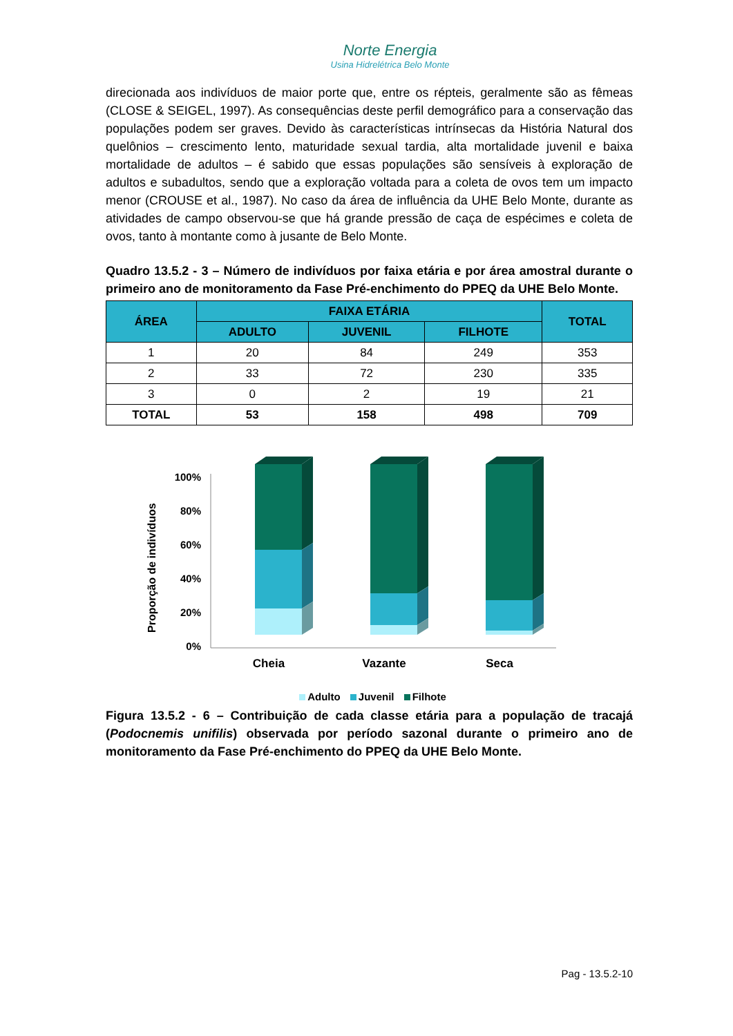Norte Energia
Usina Hidrelétrica Belo Monte
direcionada aos indivíduos de maior porte que, entre os répteis, geralmente são as fêmeas (CLOSE & SEIGEL, 1997). As consequências deste perfil demográfico para a conservação das populações podem ser graves. Devido às características intrínsecas da História Natural dos quelônios – crescimento lento, maturidade sexual tardia, alta mortalidade juvenil e baixa mortalidade de adultos – é sabido que essas populações são sensíveis à exploração de adultos e subadultos, sendo que a exploração voltada para a coleta de ovos tem um impacto menor (CROUSE et al., 1987). No caso da área de influência da UHE Belo Monte, durante as atividades de campo observou-se que há grande pressão de caça de espécimes e coleta de ovos, tanto à montante como à jusante de Belo Monte.
Quadro 13.5.2 - 3 – Número de indivíduos por faixa etária e por área amostral durante o primeiro ano de monitoramento da Fase Pré-enchimento do PPEQ da UHE Belo Monte.
| ÁREA | FAIXA ETÁRIA | | | TOTAL |
| --- | --- | --- | --- | --- |
| | ADULTO | JUVENIL | FILHOTE | |
| 1 | 20 | 84 | 249 | 353 |
| 2 | 33 | 72 | 230 | 335 |
| 3 | 0 | 2 | 19 | 21 |
| TOTAL | 53 | 158 | 498 | 709 |
Proporção de indivíduos
100%
80%
60%
40%
20%
0%
Cheia
Vazante
Seca
Adulto Juvenil Filhote
Figura 13.5.2 - 6 – Contribuição de cada classe etária para a população de tracajá (Podocnemis unifilis) observada por período sazonal durante o primeiro ano de monitoramento da Fase Pré-enchimento do PPEQ da UHE Belo Monte.
Pag - 13.5.2-10